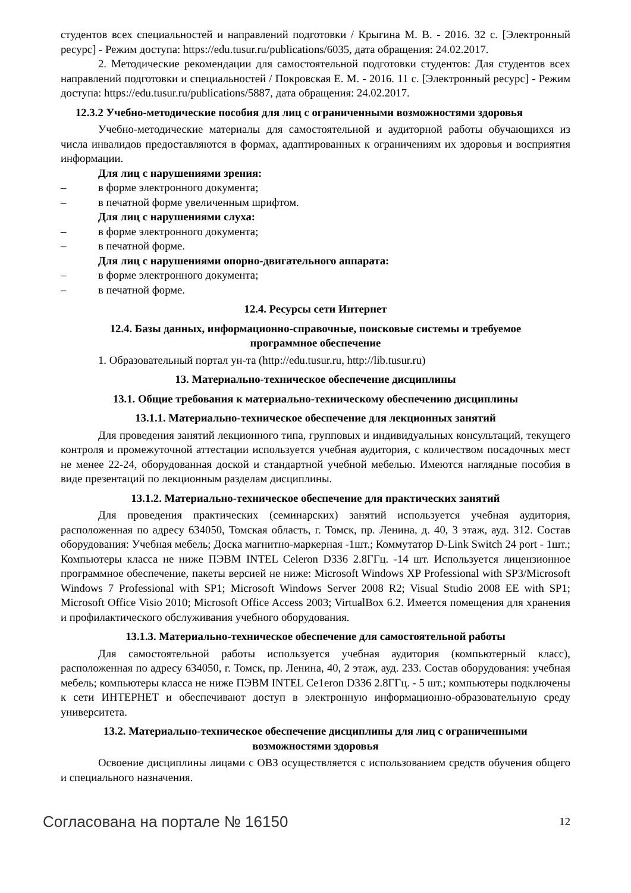студентов всех специальностей и направлений подготовки / Крыгина М. В. - 2016. 32 с. [Электронный ресурс] - Режим доступа: https://edu.tusur.ru/publications/6035, дата обращения: 24.02.2017.
2. Методические рекомендации для самостоятельной подготовки студентов: Для студентов всех направлений подготовки и специальностей / Покровская Е. М. - 2016. 11 с. [Электронный ресурс] - Режим доступа: https://edu.tusur.ru/publications/5887, дата обращения: 24.02.2017.
12.3.2 Учебно-методические пособия для лиц с ограниченными возможностями здоровья
Учебно-методические материалы для самостоятельной и аудиторной работы обучающихся из числа инвалидов предоставляются в формах, адаптированных к ограничениям их здоровья и восприятия информации.
Для лиц с нарушениями зрения:
– в форме электронного документа;
– в печатной форме увеличенным шрифтом.
Для лиц с нарушениями слуха:
– в форме электронного документа;
– в печатной форме.
Для лиц с нарушениями опорно-двигательного аппарата:
– в форме электронного документа;
– в печатной форме.
12.4. Ресурсы сети Интернет
12.4. Базы данных, информационно-справочные, поисковые системы и требуемое
программное обеспечение
1. Образовательный портал ун-та (http://edu.tusur.ru, http://lib.tusur.ru)
13. Материально-техническое обеспечение дисциплины
13.1. Общие требования к материально-техническому обеспечению дисциплины
13.1.1. Материально-техническое обеспечение для лекционных занятий
Для проведения занятий лекционного типа, групповых и индивидуальных консультаций, текущего контроля и промежуточной аттестации используется учебная аудитория, с количеством посадочных мест не менее 22-24, оборудованная доской и стандартной учебной мебелью. Имеются наглядные пособия в виде презентаций по лекционным разделам дисциплины.
13.1.2. Материально-техническое обеспечение для практических занятий
Для проведения практических (семинарских) занятий используется учебная аудитория, расположенная по адресу 634050, Томская область, г. Томск, пр. Ленина, д. 40, 3 этаж, ауд. 312. Состав оборудования: Учебная мебель; Доска магнитно-маркерная -1шт.; Коммутатор D-Link Switch 24 port - 1шт.; Компьютеры класса не ниже ПЭВМ INTEL Celeron D336 2.8ГГц. -14 шт. Используется лицензионное программное обеспечение, пакеты версией не ниже: Microsoft Windows XP Professional with SP3/Microsoft Windows 7 Professional with SP1; Microsoft Windows Server 2008 R2; Visual Studio 2008 EE with SP1; Microsoft Office Visio 2010; Microsoft Office Access 2003; VirtualBox 6.2. Имеется помещения для хранения и профилактического обслуживания учебного оборудования.
13.1.3. Материально-техническое обеспечение для самостоятельной работы
Для самостоятельной работы используется учебная аудитория (компьютерный класс), расположенная по адресу 634050, г. Томск, пр. Ленина, 40, 2 этаж, ауд. 233. Состав оборудования: учебная мебель; компьютеры класса не ниже ПЭВМ INTEL Ce1eron D336 2.8ГГц. - 5 шт.; компьютеры подключены к сети ИНТЕРНЕТ и обеспечивают доступ в электронную информационно-образовательную среду университета.
13.2. Материально-техническое обеспечение дисциплины для лиц с ограниченными
возможностями здоровья
Освоение дисциплины лицами с ОВЗ осуществляется с использованием средств обучения общего и специального назначения.
Согласована на портале № 16150 12